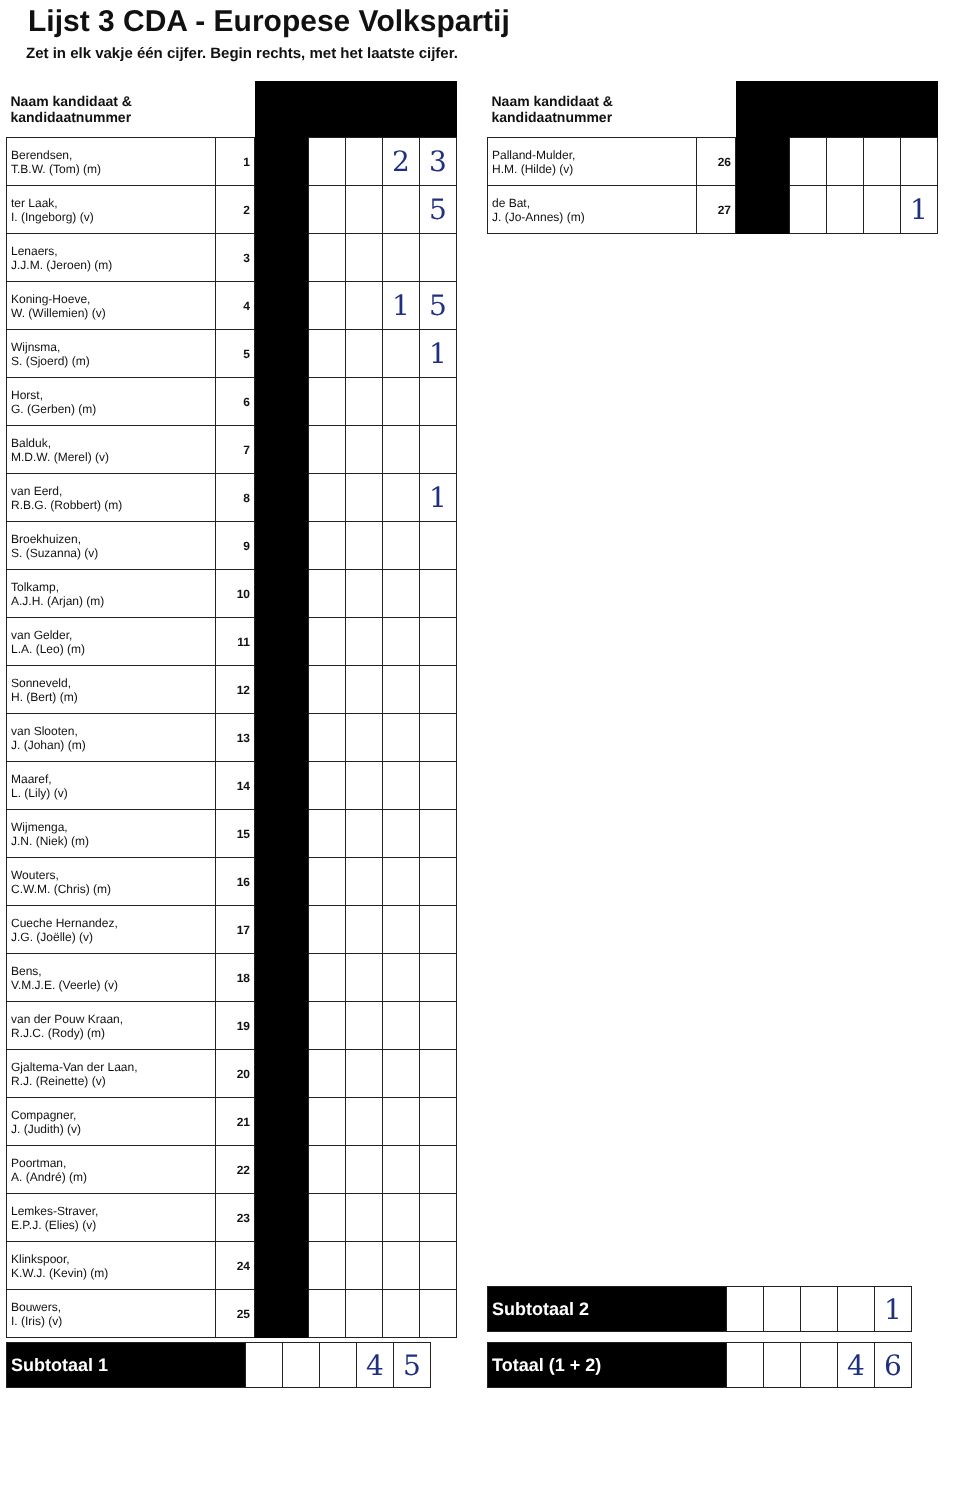Lijst 3 CDA - Europese Volkspartij
Zet in elk vakje één cijfer. Begin rechts, met het laatste cijfer.
| Naam kandidaat & kandidaatnummer | | | | | | |
| --- | --- | --- | --- | --- | --- | --- |
| Berendsen, T.B.W. (Tom) (m) | 1 | | | | 2 | 3 |
| ter Laak, I. (Ingeborg) (v) | 2 | | | | | 5 |
| Lenaers, J.J.M. (Jeroen) (m) | 3 | | | | | |
| Koning-Hoeve, W. (Willemien) (v) | 4 | | | | 1 | 5 |
| Wijnsma, S. (Sjoerd) (m) | 5 | | | | | 1 |
| Horst, G. (Gerben) (m) | 6 | | | | | |
| Balduk, M.D.W. (Merel) (v) | 7 | | | | | |
| van Eerd, R.B.G. (Robbert) (m) | 8 | | | | | 1 |
| Broekhuizen, S. (Suzanna) (v) | 9 | | | | | |
| Tolkamp, A.J.H. (Arjan) (m) | 10 | | | | | |
| van Gelder, L.A. (Leo) (m) | 11 | | | | | |
| Sonneveld, H. (Bert) (m) | 12 | | | | | |
| van Slooten, J. (Johan) (m) | 13 | | | | | |
| Maaref, L. (Lily) (v) | 14 | | | | | |
| Wijmenga, J.N. (Niek) (m) | 15 | | | | | |
| Wouters, C.W.M. (Chris) (m) | 16 | | | | | |
| Cueche Hernandez, J.G. (Joëlle) (v) | 17 | | | | | |
| Bens, V.M.J.E. (Veerle) (v) | 18 | | | | | |
| van der Pouw Kraan, R.J.C. (Rody) (m) | 19 | | | | | |
| Gjaltema-Van der Laan, R.J. (Reinette) (v) | 20 | | | | | |
| Compagner, J. (Judith) (v) | 21 | | | | | |
| Poortman, A. (André) (m) | 22 | | | | | |
| Lemkes-Straver, E.P.J. (Elies) (v) | 23 | | | | | |
| Klinkspoor, K.W.J. (Kevin) (m) | 24 | | | | | |
| Bouwers, I. (Iris) (v) | 25 | | | | | |
| Subtotaal 1 | | | | 4 | 5 |
| Naam kandidaat & kandidaatnummer | | | | | | |
| --- | --- | --- | --- | --- | --- | --- |
| Palland-Mulder, H.M. (Hilde) (v) | 26 | | | | | |
| de Bat, J. (Jo-Annes) (m) | 27 | | | | | 1 |
| Subtotaal 2 | | | | | 1 |
| Totaal (1 + 2) | | | | 4 | 6 |